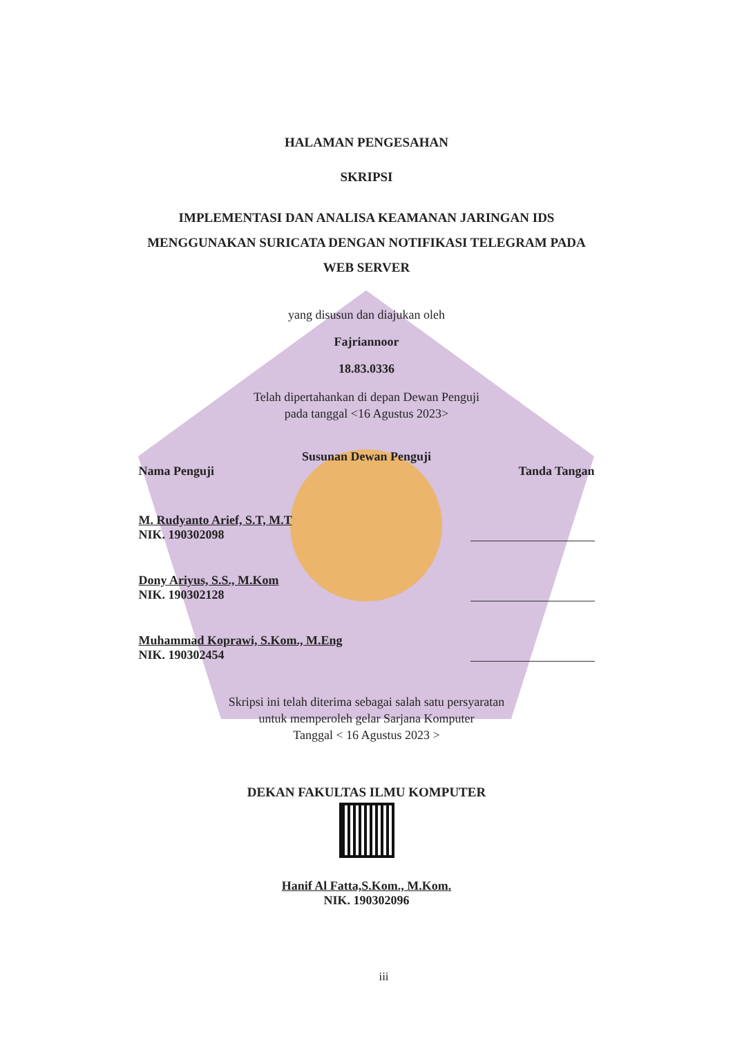HALAMAN PENGESAHAN
SKRIPSI
IMPLEMENTASI DAN ANALISA KEAMANAN JARINGAN IDS
MENGGUNAKAN SURICATA DENGAN NOTIFIKASI TELEGRAM PADA
WEB SERVER
yang disusun dan diajukan oleh
Fajriannoor
18.83.0336
Telah dipertahankan di depan Dewan Penguji
pada tanggal <16 Agustus 2023>
Susunan Dewan Penguji
Nama Penguji Tanda Tangan
M. Rudyanto Arief, S.T, M.T
NIK. 190302098
Dony Ariyus, S.S., M.Kom
NIK. 190302128
Muhammad Koprawi, S.Kom., M.Eng
NIK. 190302454
Skripsi ini telah diterima sebagai salah satu persyaratan
untuk memperoleh gelar Sarjana Komputer
Tanggal < 16 Agustus 2023 >
DEKAN FAKULTAS ILMU KOMPUTER
Hanif Al Fatta,S.Kom., M.Kom.
NIK. 190302096
iii